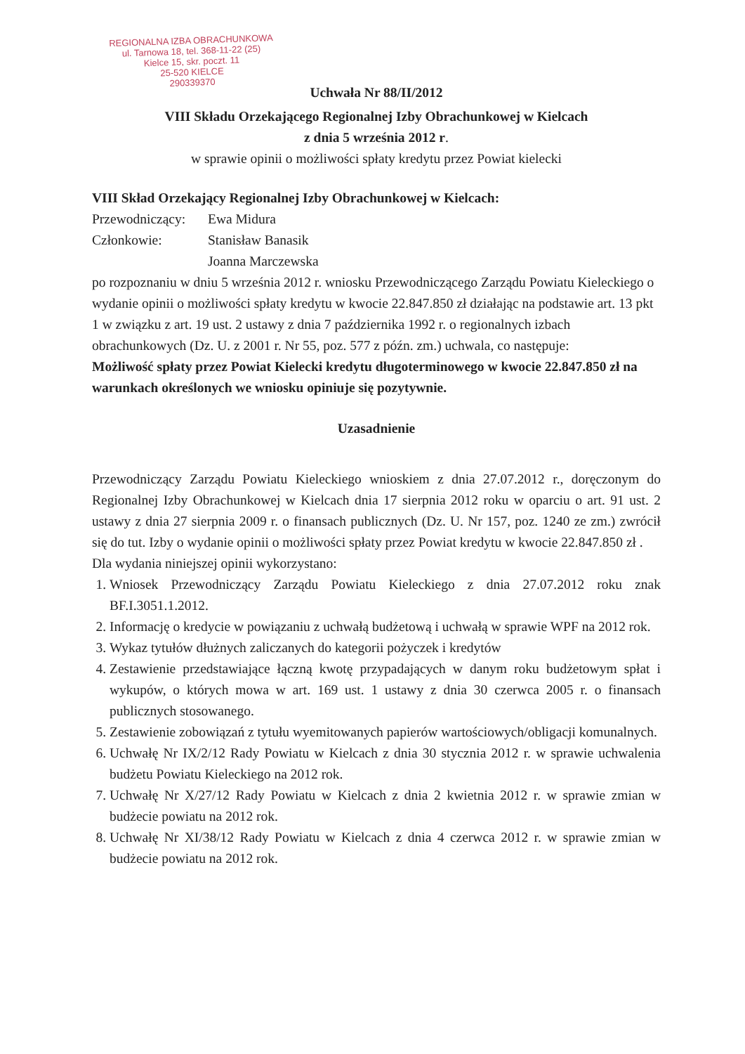REGIONALNA IZBA OBRACHUNKOWA
ul. Tarnowa 18, tel. 368-11-22 (25)
Kielce 15, skr. poczt. 11
25-520 KIELCE
290339370
Uchwała Nr 88/II/2012
VIII Składu Orzekającego Regionalnej Izby Obrachunkowej w Kielcach
z dnia 5 września 2012 r.
w sprawie opinii o możliwości spłaty kredytu przez Powiat kielecki
VIII Skład Orzekający Regionalnej Izby Obrachunkowej w Kielcach:
Przewodniczący: Ewa Midura
Członkowie: Stanisław Banasik
Joanna Marczewska
po rozpoznaniu w dniu 5 września 2012 r. wniosku Przewodniczącego Zarządu Powiatu Kieleckiego o wydanie opinii o możliwości spłaty kredytu w kwocie 22.847.850 zł działając na podstawie art. 13 pkt 1 w związku z art. 19 ust. 2 ustawy z dnia 7 października 1992 r. o regionalnych izbach obrachunkowych (Dz. U. z 2001 r. Nr 55, poz. 577 z późn. zm.) uchwala, co następuje:
Możliwość spłaty przez Powiat Kielecki kredytu długoterminowego w kwocie 22.847.850 zł na warunkach określonych we wniosku opiniuje się pozytywnie.
Uzasadnienie
Przewodniczący Zarządu Powiatu Kieleckiego wnioskiem z dnia 27.07.2012 r., doręczonym do Regionalnej Izby Obrachunkowej w Kielcach dnia 17 sierpnia 2012 roku w oparciu o art. 91 ust. 2 ustawy z dnia 27 sierpnia 2009 r. o finansach publicznych (Dz. U. Nr 157, poz. 1240 ze zm.) zwrócił się do tut. Izby o wydanie opinii o możliwości spłaty przez Powiat kredytu w kwocie 22.847.850 zł .
Dla wydania niniejszej opinii wykorzystano:
1. Wniosek Przewodniczący Zarządu Powiatu Kieleckiego z dnia 27.07.2012 roku znak BF.I.3051.1.2012.
2. Informację o kredycie w powiązaniu z uchwałą budżetową i uchwałą w sprawie WPF na 2012 rok.
3. Wykaz tytułów dłużnych zaliczanych do kategorii pożyczek i kredytów
4. Zestawienie przedstawiające łączną kwotę przypadających w danym roku budżetowym spłat i wykupów, o których mowa w art. 169 ust. 1 ustawy z dnia 30 czerwca 2005 r. o finansach publicznych stosowanego.
5. Zestawienie zobowiązań z tytułu wyemitowanych papierów wartościowych/obligacji komunalnych.
6. Uchwałę Nr IX/2/12 Rady Powiatu w Kielcach z dnia 30 stycznia 2012 r. w sprawie uchwalenia budżetu Powiatu Kieleckiego na 2012 rok.
7. Uchwałę Nr X/27/12 Rady Powiatu w Kielcach z dnia 2 kwietnia 2012 r. w sprawie zmian w budżecie powiatu na 2012 rok.
8. Uchwałę Nr XI/38/12 Rady Powiatu w Kielcach z dnia 4 czerwca 2012 r. w sprawie zmian w budżecie powiatu na 2012 rok.